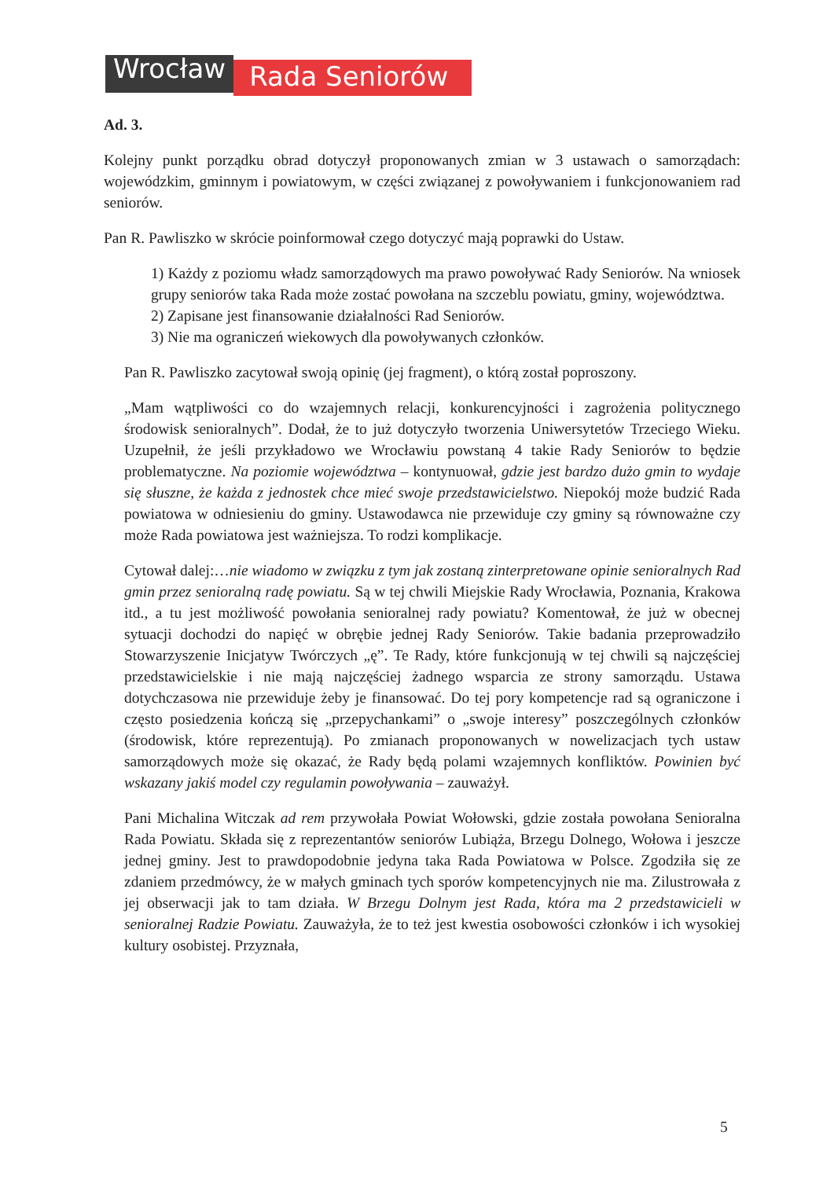Wrocław Rada Seniorów
Ad. 3.
Kolejny punkt porządku obrad dotyczył proponowanych zmian w 3 ustawach o samorządach: wojewódzkim, gminnym i powiatowym, w części związanej z powoływaniem i funkcjonowaniem rad seniorów.
Pan R. Pawliszko w skrócie poinformował czego dotyczyć mają poprawki do Ustaw.
1) Każdy z poziomu władz samorządowych ma prawo powoływać Rady Seniorów. Na wniosek grupy seniorów taka Rada może zostać powołana na szczeblu powiatu, gminy, województwa.
2) Zapisane jest finansowanie działalności Rad Seniorów.
3) Nie ma ograniczeń wiekowych dla powoływanych członków.
Pan R. Pawliszko zacytował swoją opinię (jej fragment), o którą został poproszony.
„Mam wątpliwości co do wzajemnych relacji, konkurencyjności i zagrożenia politycznego środowisk senioralnych”. Dodał, że to już dotyczyło tworzenia Uniwersytetów Trzeciego Wieku. Uzupełnił, że jeśli przykładowo we Wrocławiu powstaną 4 takie Rady Seniorów to będzie problematyczne. Na poziomie województwa – kontynuował, gdzie jest bardzo dużo gmin to wydaje się słuszne, że każda z jednostek chce mieć swoje przedstawicielstwo. Niepokój może budzić Rada powiatowa w odniesieniu do gminy. Ustawodawca nie przewiduje czy gminy są równoważne czy może Rada powiatowa jest ważniejsza. To rodzi komplikacje.
Cytował dalej:…nie wiadomo w związku z tym jak zostaną zinterpretowane opinie senioralnych Rad gmin przez senioralną radę powiatu. Są w tej chwili Miejskie Rady Wrocławia, Poznania, Krakowa itd., a tu jest możliwość powołania senioralnej rady powiatu? Komentował, że już w obecnej sytuacji dochodzi do napięć w obrębie jednej Rady Seniorów. Takie badania przeprowadziło Stowarzyszenie Inicjatyw Twórczych „ę”. Te Rady, które funkcjonują w tej chwili są najczęściej przedstawicielskie i nie mają najczęściej żadnego wsparcia ze strony samorządu. Ustawa dotychczasowa nie przewiduje żeby je finansować. Do tej pory kompetencje rad są ograniczone i często posiedzenia kończą się „przepychankami” o „swoje interesy” poszczególnych członków (środowisk, które reprezentują). Po zmianach proponowanych w nowelizacjach tych ustaw samorządowych może się okazać, że Rady będą polami wzajemnych konfliktów. Powinien być wskazany jakiś model czy regulamin powoływania – zauważył.
Pani Michalina Witczak ad rem przywołała Powiat Wołowski, gdzie została powołana Senioralna Rada Powiatu. Składa się z reprezentantów seniorów Lubiąża, Brzegu Dolnego, Wołowa i jeszcze jednej gminy. Jest to prawdopodobnie jedyna taka Rada Powiatowa w Polsce. Zgodziła się ze zdaniem przedmówcy, że w małych gminach tych sporów kompetencyjnych nie ma. Zilustrowała z jej obserwacji jak to tam działa. W Brzegu Dolnym jest Rada, która ma 2 przedstawicieli w senioralnej Radzie Powiatu. Zauważyła, że to też jest kwestia osobowości członków i ich wysokiej kultury osobistej. Przyznała,
5